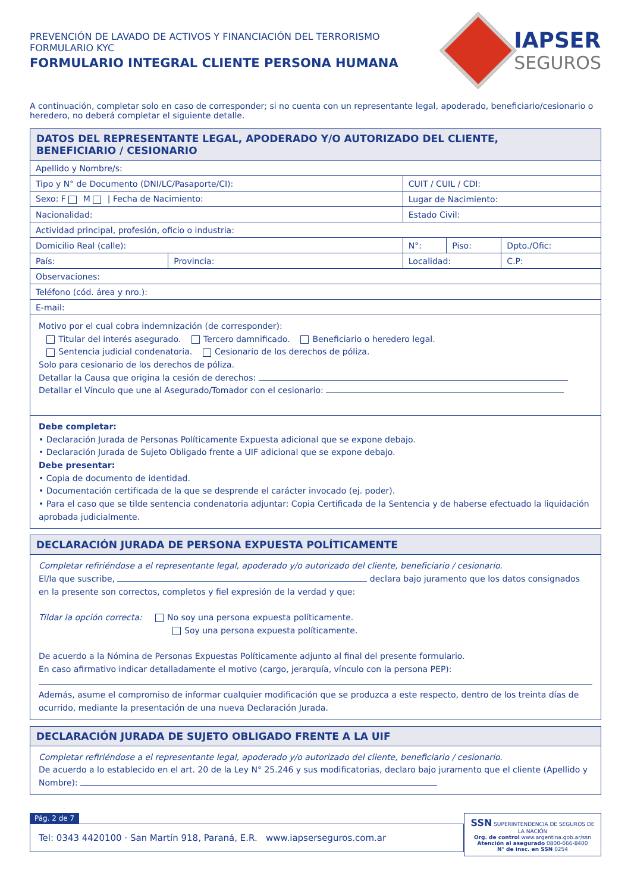PREVENCIÓN DE LAVADO DE ACTIVOS Y FINANCIACIÓN DEL TERRORISMO
FORMULARIO KYC
FORMULARIO INTEGRAL CLIENTE PERSONA HUMANA
IAPSER
SEGUROS
A continuación, completar solo en caso de corresponder; si no cuenta con un representante legal, apoderado, beneficiario/cesionario o heredero, no deberá completar el siguiente detalle.
| DATOS DEL REPRESENTANTE LEGAL, APODERADO Y/O AUTORIZADO DEL CLIENTE, BENEFICIARIO / CESIONARIO | | | | | |
| Apellido y Nombre/s: | | | | | |
| Tipo y N° de Documento (DNI/LC/Pasaporte/CI): | | | CUIT / CUIL / CDI: | | |
| Sexo: F M / Fecha de Nacimiento: | | Lugar de Nacimiento: | | | |
| Nacionalidad: | | Estado Civil: | | | |
| Actividad principal, profesión, oficio o industria: | | | | | |
| Domicilio Real (calle): | | | N°: | Piso: | Dpto./Ofic: |
| País: | Provincia: | Localidad: | | | C.P: |
| Observaciones: | | | | | |
| Teléfono (cód. área y nro.): | | | | | |
| E-mail: | | | | | |
Motivo por el cual cobra indemnización (de corresponder):
Titular del interés asegurado. Tercero damnificado. Beneficiario o heredero legal.
Sentencia judicial condenatoria. Cesionario de los derechos de póliza.
Solo para cesionario de los derechos de póliza.
Detallar la Causa que origina la cesión de derechos:
Detallar el Vínculo que une al Asegurado/Tomador con el cesionario:
Debe completar:
• Declaración Jurada de Personas Políticamente Expuesta adicional que se expone debajo.
• Declaración Jurada de Sujeto Obligado frente a UIF adicional que se expone debajo.
Debe presentar:
• Copia de documento de identidad.
• Documentación certificada de la que se desprende el carácter invocado (ej. poder).
• Para el caso que se tilde sentencia condenatoria adjuntar: Copia Certificada de la Sentencia y de haberse efectuado la liquidación aprobada judicialmente.
DECLARACIÓN JURADA DE PERSONA EXPUESTA POLÍTICAMENTE
Completar refiriéndose a el representante legal, apoderado y/o autorizado del cliente, beneficiario / cesionario.
El/la que suscribe, declara bajo juramento que los datos consignados en la presente son correctos, completos y fiel expresión de la verdad y que:
Tildar la opción correcta: No soy una persona expuesta políticamente.
Soy una persona expuesta políticamente.
De acuerdo a la Nómina de Personas Expuestas Políticamente adjunto al final del presente formulario.
En caso afirmativo indicar detalladamente el motivo (cargo, jerarquía, vínculo con la persona PEP):
Además, asume el compromiso de informar cualquier modificación que se produzca a este respecto, dentro de los treinta días de ocurrido, mediante la presentación de una nueva Declaración Jurada.
DECLARACIÓN JURADA DE SUJETO OBLIGADO FRENTE A LA UIF
Completar refiriéndose a el representante legal, apoderado y/o autorizado del cliente, beneficiario / cesionario.
De acuerdo a lo establecido en el art. 20 de la Ley N° 25.246 y sus modificatorias, declaro bajo juramento que el cliente (Apellido y Nombre):
Pág. 2 de 7
Tel: 0343 4420100 · San Martín 918, Paraná, E.R. www.iapserseguros.com.ar
SSN SUPERINTENDENCIA DE SEGUROS DE LA NACIÓN
Org. de control www.argentina.gob.ar/ssn
Atención al asegurado 0800-666-8400
N° de insc. en SSN 0254